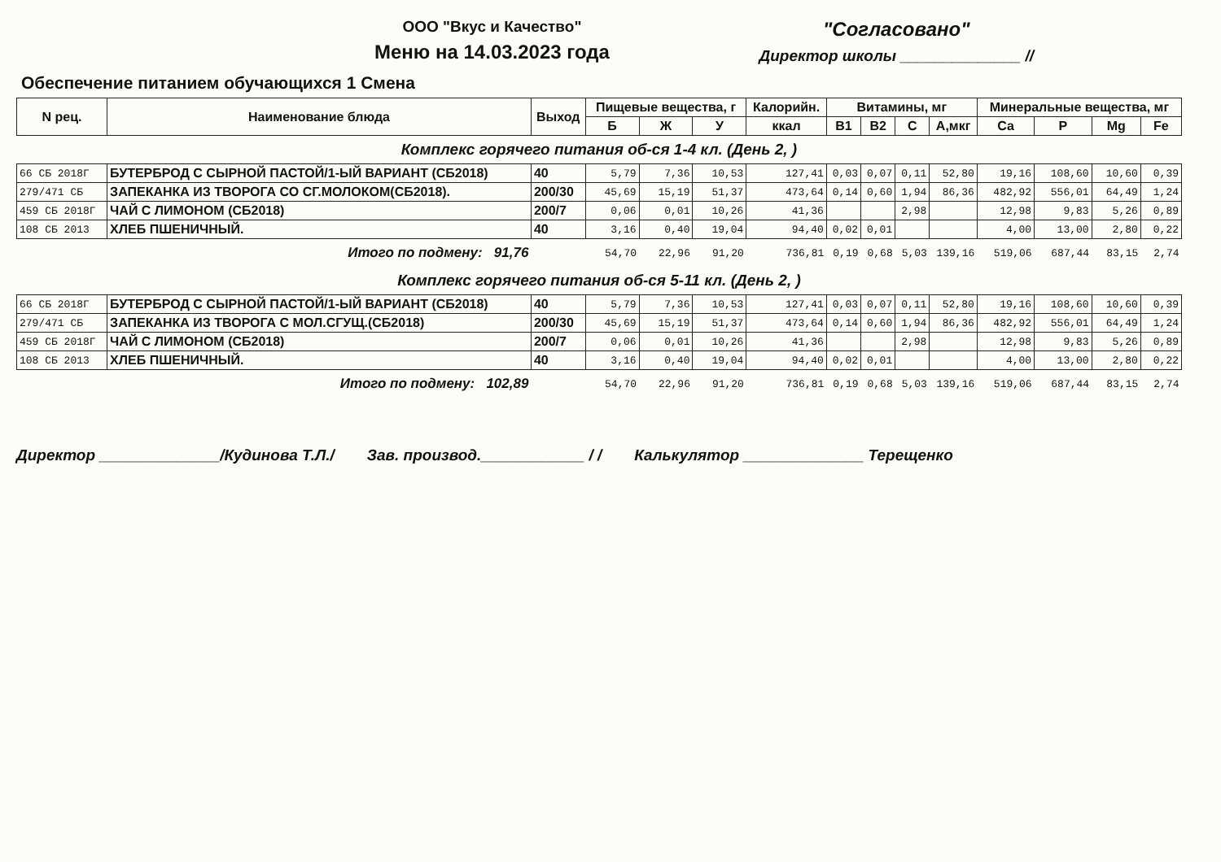ООО "Вкус и Качество"
Меню на 14.03.2023 года
"Согласовано"
Директор школы ______________ //
Обеспечение питанием обучающихся 1 Смена
| N рец. | Наименование блюда | Выход | Пищевые вещества, г | | | Калорийн. | Витамины, мг | | | | Минеральные вещества, мг | | | |
| --- | --- | --- | --- | --- | --- | --- | --- | --- | --- | --- | --- | --- | --- | --- |
| | | | Б | Ж | У | ккал | В1 | В2 | С | А,мкг | Са | Р | Mg | Fe |
| Комплекс горячего питания об-ся 1-4 кл. (День 2, ) | | | | | | | | | | | | | | |
| 66 СБ 2018Г | БУТЕРБРОД С СЫРНОЙ ПАСТОЙ/1-ЫЙ ВАРИАНТ (СБ2018) | 40 | 5,79 | 7,36 | 10,53 | 127,41 | 0,03 | 0,07 | 0,11 | 52,80 | 19,16 | 108,60 | 10,60 | 0,39 |
| 279/471 СБ | ЗАПЕКАНКА ИЗ ТВОРОГА СО СГ.МОЛОКОМ(СБ2018). | 200/30 | 45,69 | 15,19 | 51,37 | 473,64 | 0,14 | 0,60 | 1,94 | 86,36 | 482,92 | 556,01 | 64,49 | 1,24 |
| 459 СБ 2018Г | ЧАЙ С ЛИМОНОМ (СБ2018) | 200/7 | 0,06 | 0,01 | 10,26 | 41,36 | | | 2,98 | | 12,98 | 9,83 | 5,26 | 0,89 |
| 108 СБ 2013 | ХЛЕБ ПШЕНИЧНЫЙ. | 40 | 3,16 | 0,40 | 19,04 | 94,40 | 0,02 | 0,01 | | | 4,00 | 13,00 | 2,80 | 0,22 |
| | Итого по подмену: 91,76 | | 54,70 | 22,96 | 91,20 | 736,81 | 0,19 | 0,68 | 5,03 | 139,16 | 519,06 | 687,44 | 83,15 | 2,74 |
| Комплекс горячего питания об-ся 5-11 кл. (День 2, ) | | | | | | | | | | | | | | |
| 66 СБ 2018Г | БУТЕРБРОД С СЫРНОЙ ПАСТОЙ/1-ЫЙ ВАРИАНТ (СБ2018) | 40 | 5,79 | 7,36 | 10,53 | 127,41 | 0,03 | 0,07 | 0,11 | 52,80 | 19,16 | 108,60 | 10,60 | 0,39 |
| 279/471 СБ | ЗАПЕКАНКА ИЗ ТВОРОГА С МОЛ.СГУЩ.(СБ2018) | 200/30 | 45,69 | 15,19 | 51,37 | 473,64 | 0,14 | 0,60 | 1,94 | 86,36 | 482,92 | 556,01 | 64,49 | 1,24 |
| 459 СБ 2018Г | ЧАЙ С ЛИМОНОМ (СБ2018) | 200/7 | 0,06 | 0,01 | 10,26 | 41,36 | | | 2,98 | | 12,98 | 9,83 | 5,26 | 0,89 |
| 108 СБ 2013 | ХЛЕБ ПШЕНИЧНЫЙ. | 40 | 3,16 | 0,40 | 19,04 | 94,40 | 0,02 | 0,01 | | | 4,00 | 13,00 | 2,80 | 0,22 |
| | Итого по подмену: 102,89 | | 54,70 | 22,96 | 91,20 | 736,81 | 0,19 | 0,68 | 5,03 | 139,16 | 519,06 | 687,44 | 83,15 | 2,74 |
Директор ______________/Кудинова Т.Л./ Зав. производ.____________ / / Калькулятор ______________ Терещенко